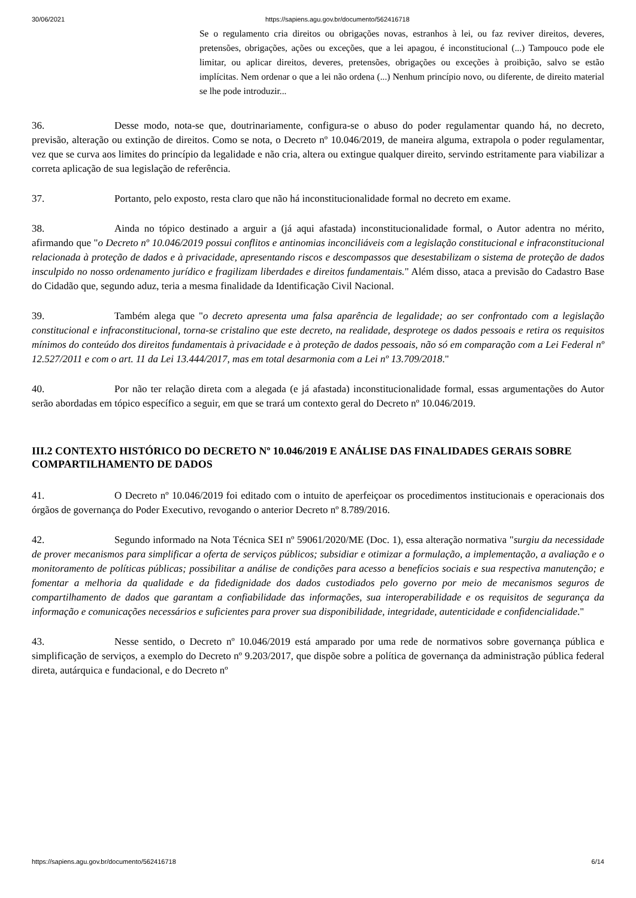30/06/2021 https://sapiens.agu.gov.br/documento/562416718
Se o regulamento cria direitos ou obrigações novas, estranhos à lei, ou faz reviver direitos, deveres, pretensões, obrigações, ações ou exceções, que a lei apagou, é inconstitucional (...) Tampouco pode ele limitar, ou aplicar direitos, deveres, pretensões, obrigações ou exceções à proibição, salvo se estão implícitas. Nem ordenar o que a lei não ordena (...) Nenhum princípio novo, ou diferente, de direito material se lhe pode introduzir...
36. Desse modo, nota-se que, doutrinariamente, configura-se o abuso do poder regulamentar quando há, no decreto, previsão, alteração ou extinção de direitos. Como se nota, o Decreto nº 10.046/2019, de maneira alguma, extrapola o poder regulamentar, vez que se curva aos limites do princípio da legalidade e não cria, altera ou extingue qualquer direito, servindo estritamente para viabilizar a correta aplicação de sua legislação de referência.
37. Portanto, pelo exposto, resta claro que não há inconstitucionalidade formal no decreto em exame.
38. Ainda no tópico destinado a arguir a (já aqui afastada) inconstitucionalidade formal, o Autor adentra no mérito, afirmando que "o Decreto nº 10.046/2019 possui conflitos e antinomias inconciliáveis com a legislação constitucional e infraconstitucional relacionada à proteção de dados e à privacidade, apresentando riscos e descompassos que desestabilizam o sistema de proteção de dados insculpido no nosso ordenamento jurídico e fragilizam liberdades e direitos fundamentais." Além disso, ataca a previsão do Cadastro Base do Cidadão que, segundo aduz, teria a mesma finalidade da Identificação Civil Nacional.
39. Também alega que "o decreto apresenta uma falsa aparência de legalidade; ao ser confrontado com a legislação constitucional e infraconstitucional, torna-se cristalino que este decreto, na realidade, desprotege os dados pessoais e retira os requisitos mínimos do conteúdo dos direitos fundamentais à privacidade e à proteção de dados pessoais, não só em comparação com a Lei Federal nº 12.527/2011 e com o art. 11 da Lei 13.444/2017, mas em total desarmonia com a Lei nº 13.709/2018."
40. Por não ter relação direta com a alegada (e já afastada) inconstitucionalidade formal, essas argumentações do Autor serão abordadas em tópico específico a seguir, em que se trará um contexto geral do Decreto nº 10.046/2019.
III.2 CONTEXTO HISTÓRICO DO DECRETO Nº 10.046/2019 E ANÁLISE DAS FINALIDADES GERAIS SOBRE COMPARTILHAMENTO DE DADOS
41. O Decreto nº 10.046/2019 foi editado com o intuito de aperfeiçoar os procedimentos institucionais e operacionais dos órgãos de governança do Poder Executivo, revogando o anterior Decreto nº 8.789/2016.
42. Segundo informado na Nota Técnica SEI nº 59061/2020/ME (Doc. 1), essa alteração normativa "surgiu da necessidade de prover mecanismos para simplificar a oferta de serviços públicos; subsidiar e otimizar a formulação, a implementação, a avaliação e o monitoramento de políticas públicas; possibilitar a análise de condições para acesso a benefícios sociais e sua respectiva manutenção; e fomentar a melhoria da qualidade e da fidedignidade dos dados custodiados pelo governo por meio de mecanismos seguros de compartilhamento de dados que garantam a confiabilidade das informações, sua interoperabilidade e os requisitos de segurança da informação e comunicações necessários e suficientes para prover sua disponibilidade, integridade, autenticidade e confidencialidade."
43. Nesse sentido, o Decreto nº 10.046/2019 está amparado por uma rede de normativos sobre governança pública e simplificação de serviços, a exemplo do Decreto nº 9.203/2017, que dispõe sobre a política de governança da administração pública federal direta, autárquica e fundacional, e do Decreto nº
https://sapiens.agu.gov.br/documento/562416718 6/14